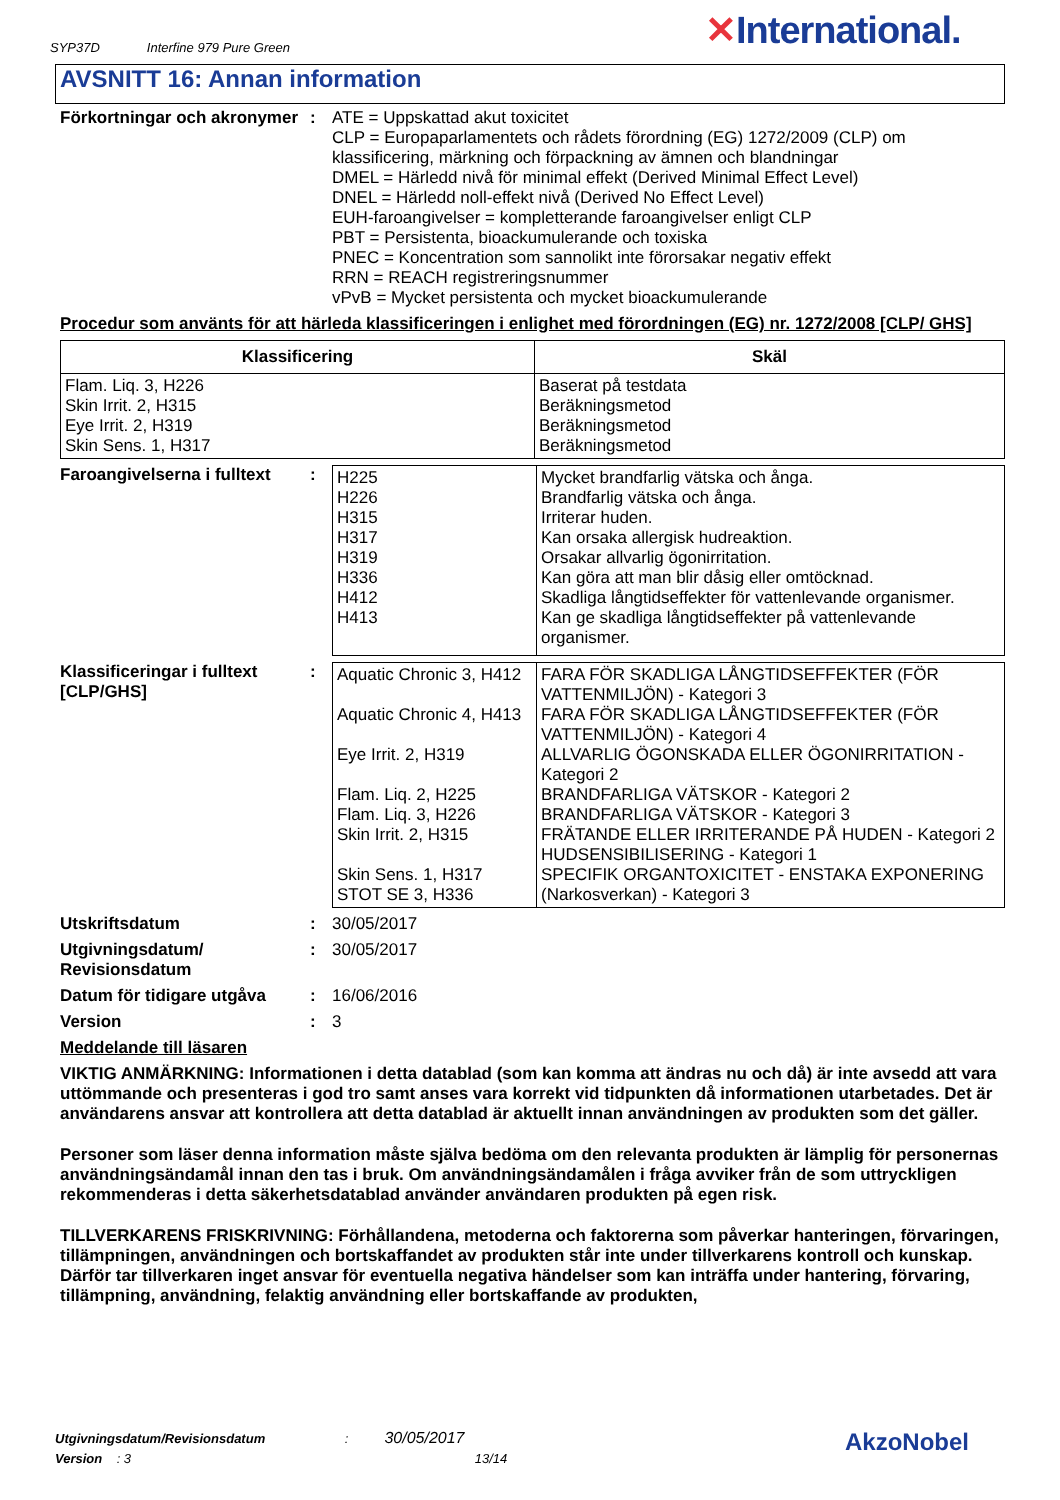SYP37D Interfine 979 Pure Green
✕International.
AVSNITT 16: Annan information
Förkortningar och akronymer
: ATE = Uppskattad akut toxicitet
CLP = Europaparlamentets och rådets förordning (EG) 1272/2009 (CLP) om klassificering, märkning och förpackning av ämnen och blandningar
DMEL = Härledd nivå för minimal effekt (Derived Minimal Effect Level)
DNEL = Härledd noll-effekt nivå (Derived No Effect Level)
EUH-faroangivelser = kompletterande faroangivelser enligt CLP
PBT = Persistenta, bioackumulerande och toxiska
PNEC = Koncentration som sannolikt inte förorsakar negativ effekt
RRN = REACH registreringsnummer
vPvB = Mycket persistenta och mycket bioackumulerande
Procedur som använts för att härleda klassificeringen i enlighet med förordningen (EG) nr. 1272/2008 [CLP/ GHS]
| Klassificering | Skäl |
| --- | --- |
| Flam. Liq. 3, H226 Skin Irrit. 2, H315 Eye Irrit. 2, H319 Skin Sens. 1, H317 | Baserat på testdata Beräkningsmetod Beräkningsmetod Beräkningsmetod |
Faroangivelserna i fulltext
:
| H225 H226 H315 H317 H319 H336 H412 H413 | Mycket brandfarlig vätska och ånga. Brandfarlig vätska och ånga. Irriterar huden. Kan orsaka allergisk hudreaktion. Orsakar allvarlig ögonirritation. Kan göra att man blir dåsig eller omtöcknad. Skadliga långtidseffekter för vattenlevande organismer. Kan ge skadliga långtidseffekter på vattenlevande organismer. |
Klassificeringar i fulltext [CLP/GHS]
:
| Aquatic Chronic 3, H412 Aquatic Chronic 4, H413 Eye Irrit. 2, H319 Flam. Liq. 2, H225 Flam. Liq. 3, H226 Skin Irrit. 2, H315 Skin Sens. 1, H317 STOT SE 3, H336 | FARA FÖR SKADLIGA LÅNGTIDSEFFEKTER (FÖR VATTENMILJÖN) - Kategori 3 FARA FÖR SKADLIGA LÅNGTIDSEFFEKTER (FÖR VATTENMILJÖN) - Kategori 4 ALLVARLIG ÖGONSKADA ELLER ÖGONIRRITATION - Kategori 2 BRANDFARLIGA VÄTSKOR - Kategori 2 BRANDFARLIGA VÄTSKOR - Kategori 3 FRÄTANDE ELLER IRRITERANDE PÅ HUDEN - Kategori 2 HUDSENSIBILISERING - Kategori 1 SPECIFIK ORGANTOXICITET - ENSTAKA EXPONERING (Narkosverkan) - Kategori 3 |
Utskriftsdatum : 30/05/2017
Utgivningsdatum/ Revisionsdatum
: 30/05/2017
Datum för tidigare utgåva
: 16/06/2016
Version : 3
Meddelande till läsaren
VIKTIG ANMÄRKNING: Informationen i detta datablad (som kan komma att ändras nu och då) är inte avsedd att vara uttömmande och presenteras i god tro samt anses vara korrekt vid tidpunkten då informationen utarbetades. Det är användarens ansvar att kontrollera att detta datablad är aktuellt innan användningen av produkten som det gäller.
Personer som läser denna information måste själva bedöma om den relevanta produkten är lämplig för personernas användningsändamål innan den tas i bruk. Om användningsändamålen i fråga avviker från de som uttryckligen rekommenderas i detta säkerhetsdatablad använder användaren produkten på egen risk.
TILLVERKARENS FRISKRIVNING: Förhållandena, metoderna och faktorerna som påverkar hanteringen, förvaringen, tillämpningen, användningen och bortskaffandet av produkten står inte under tillverkarens kontroll och kunskap. Därför tar tillverkaren inget ansvar för eventuella negativa händelser som kan inträffa under hantering, förvaring, tillämpning, användning, felaktig användning eller bortskaffande av produkten,
Utgivningsdatum/Revisionsdatum : 30/05/2017
Version : 3 13/14
AkzoNobel